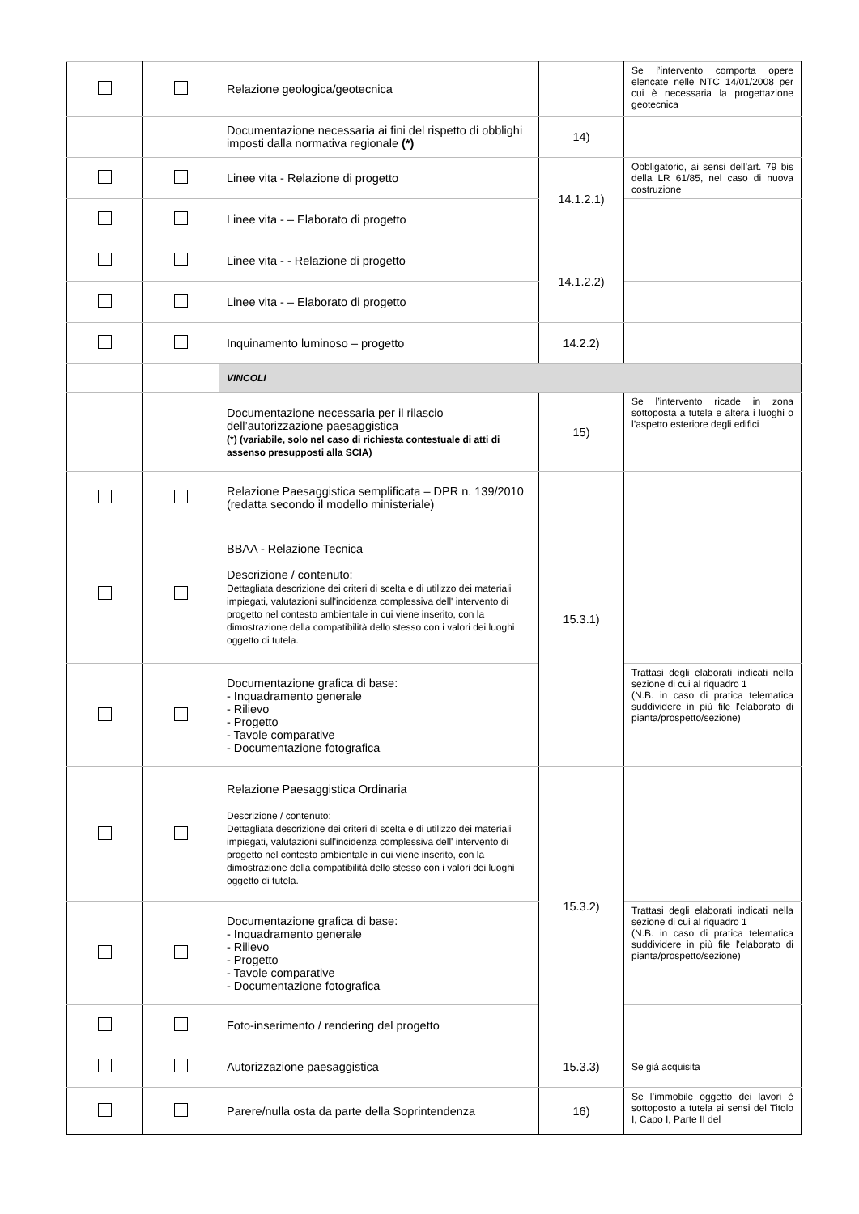| | | Relazione geologica/geotecnica | | Se l’intervento comporta opere elencate nelle NTC 14/01/2008 per cui è necessaria la progettazione geotecnica |
| | | Documentazione necessaria ai fini del rispetto di obblighi imposti dalla normativa regionale (*) | 14) | |
| | | Linee vita - Relazione di progetto | 14.1.2.1) | Obbligatorio, ai sensi dell’art. 79 bis della LR 61/85, nel caso di nuova costruzione |
| | | Linee vita - – Elaborato di progetto | | |
| | | Linee vita - - Relazione di progetto | 14.1.2.2) | |
| | | Linee vita - – Elaborato di progetto | | |
| | | Inquinamento luminoso – progetto | 14.2.2) | |
| | | VINCOLI | | |
| | | Documentazione necessaria per il rilascio dell’autorizzazione paesaggistica (*) (variabile, solo nel caso di richiesta contestuale di atti di assenso presupposti alla SCIA) | 15) | Se l’intervento ricade in zona sottoposta a tutela e altera i luoghi o l’aspetto esteriore degli edifici |
| | | Relazione Paesaggistica semplificata – DPR n. 139/2010 (redatta secondo il modello ministeriale) | 15.3.1) | |
| | | BBAA - Relazione Tecnica Descrizione / contenuto: Dettagliata descrizione dei criteri di scelta e di utilizzo dei materiali impiegati, valutazioni sull'incidenza complessiva dell' intervento di progetto nel contesto ambientale in cui viene inserito, con la dimostrazione della compatibilità dello stesso con i valori dei luoghi oggetto di tutela. | | |
| | | Documentazione grafica di base: - Inquadramento generale - Rilievo - Progetto - Tavole comparative - Documentazione fotografica | | Trattasi degli elaborati indicati nella sezione di cui al riquadro 1 (N.B. in caso di pratica telematica suddividere in più file l'elaborato di pianta/prospetto/sezione) |
| | | Relazione Paesaggistica Ordinaria Descrizione / contenuto: Dettagliata descrizione dei criteri di scelta e di utilizzo dei materiali impiegati, valutazioni sull'incidenza complessiva dell' intervento di progetto nel contesto ambientale in cui viene inserito, con la dimostrazione della compatibilità dello stesso con i valori dei luoghi oggetto di tutela. | 15.3.2) | |
| | | Documentazione grafica di base: - Inquadramento generale - Rilievo - Progetto - Tavole comparative - Documentazione fotografica | | Trattasi degli elaborati indicati nella sezione di cui al riquadro 1 (N.B. in caso di pratica telematica suddividere in più file l'elaborato di pianta/prospetto/sezione) |
| | | Foto-inserimento / rendering del progetto | | |
| | | Autorizzazione paesaggistica | 15.3.3) | Se già acquisita |
| | | Parere/nulla osta da parte della Soprintendenza | 16) | Se l’immobile oggetto dei lavori è sottoposto a tutela ai sensi del Titolo I, Capo I, Parte II del |